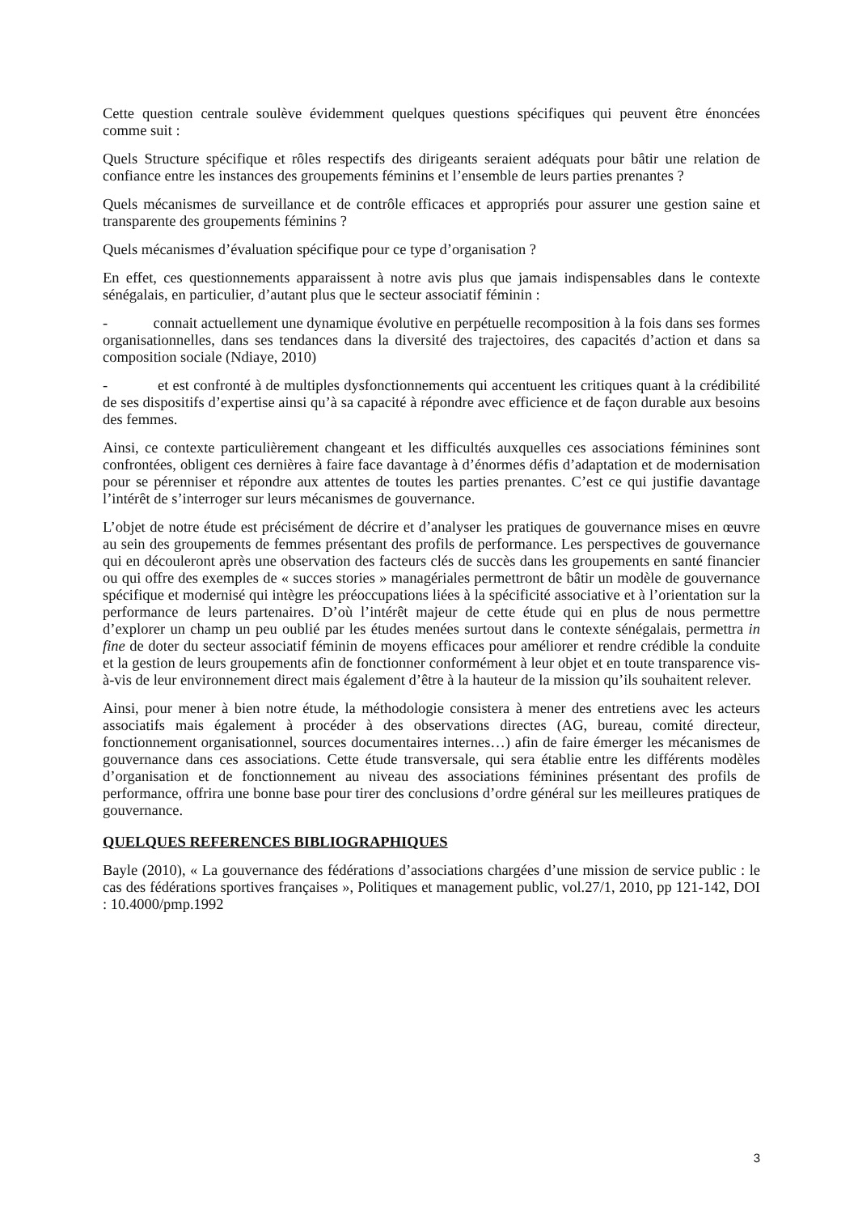Cette question centrale soulève évidemment quelques questions spécifiques qui peuvent être énoncées comme suit :
Quels Structure spécifique et rôles respectifs des dirigeants seraient adéquats pour bâtir une relation de confiance entre les instances des groupements féminins et l’ensemble de leurs parties prenantes ?
Quels mécanismes de surveillance et de contrôle efficaces et appropriés pour assurer une gestion saine et transparente des groupements féminins ?
Quels mécanismes d’évaluation spécifique pour ce type d’organisation ?
En effet, ces questionnements apparaissent à notre avis plus que jamais indispensables dans le contexte sénégalais, en particulier, d’autant plus que le secteur associatif féminin :
- connait actuellement une dynamique évolutive en perpétuelle recomposition à la fois dans ses formes organisationnelles, dans ses tendances dans la diversité des trajectoires, des capacités d’action et dans sa composition sociale (Ndiaye, 2010)
- et est confronté à de multiples dysfonctionnements qui accentuent les critiques quant à la crédibilité de ses dispositifs d’expertise ainsi qu’à sa capacité à répondre avec efficience et de façon durable aux besoins des femmes.
Ainsi, ce contexte particulièrement changeant et les difficultés auxquelles ces associations féminines sont confrontées, obligent ces dernières à faire face davantage à d’énormes défis d’adaptation et de modernisation pour se pérenniser et répondre aux attentes de toutes les parties prenantes. C’est ce qui justifie davantage l’intérêt de s’interroger sur leurs mécanismes de gouvernance.
L’objet de notre étude est précisément de décrire et d’analyser les pratiques de gouvernance mises en œuvre au sein des groupements de femmes présentant des profils de performance. Les perspectives de gouvernance qui en découleront après une observation des facteurs clés de succès dans les groupements en santé financier ou qui offre des exemples de « succes stories » managériales permettront de bâtir un modèle de gouvernance spécifique et modernisé qui intègre les préoccupations liées à la spécificité associative et à l’orientation sur la performance de leurs partenaires. D’où l’intérêt majeur de cette étude qui en plus de nous permettre d’explorer un champ un peu oublié par les études menées surtout dans le contexte sénégalais, permettra in fine de doter du secteur associatif féminin de moyens efficaces pour améliorer et rendre crédible la conduite et la gestion de leurs groupements afin de fonctionner conformément à leur objet et en toute transparence vis-à-vis de leur environnement direct mais également d’être à la hauteur de la mission qu’ils souhaitent relever.
Ainsi, pour mener à bien notre étude, la méthodologie consistera à mener des entretiens avec les acteurs associatifs mais également à procéder à des observations directes (AG, bureau, comité directeur, fonctionnement organisationnel, sources documentaires internes…) afin de faire émerger les mécanismes de gouvernance dans ces associations. Cette étude transversale, qui sera établie entre les différents modèles d’organisation et de fonctionnement au niveau des associations féminines présentant des profils de performance, offrira une bonne base pour tirer des conclusions d’ordre général sur les meilleures pratiques de gouvernance.
QUELQUES REFERENCES BIBLIOGRAPHIQUES
Bayle (2010), « La gouvernance des fédérations d’associations chargées d’une mission de service public : le cas des fédérations sportives françaises », Politiques et management public, vol.27/1, 2010, pp 121-142, DOI : 10.4000/pmp.1992
3